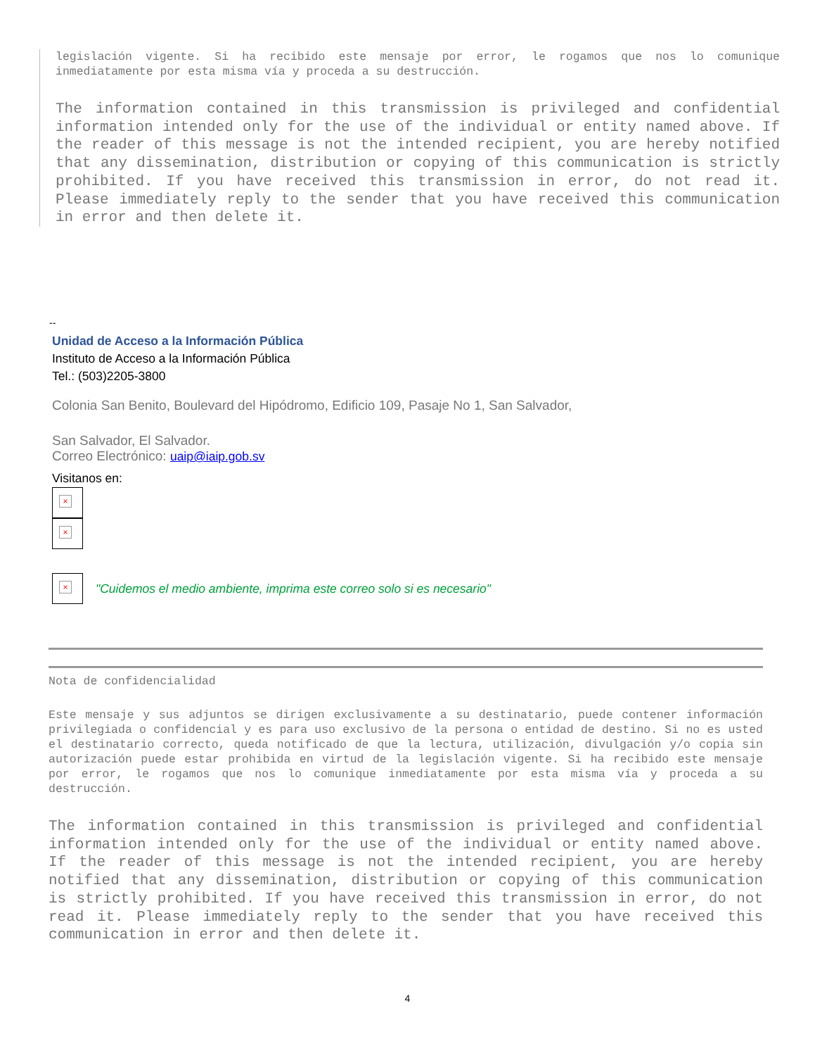legislación vigente. Si ha recibido este mensaje por error, le rogamos que nos lo comunique inmediatamente por esta misma vía y proceda a su destrucción.
The information contained in this transmission is privileged and confidential information intended only for the use of the individual or entity named above. If the reader of this message is not the intended recipient, you are hereby notified that any dissemination, distribution or copying of this communication is strictly prohibited. If you have received this transmission in error, do not read it. Please immediately reply to the sender that you have received this communication in error and then delete it.
--
Unidad de Acceso a la Información Pública
Instituto de Acceso a la Información Pública
Tel.: (503)2205-3800
Colonia San Benito, Boulevard del Hipódromo, Edificio 109, Pasaje No 1, San Salvador,
San Salvador, El Salvador.
Correo Electrónico: uaip@iaip.gob.sv
Visitanos en:
×
×
×
"Cuidemos el medio ambiente, imprima este correo solo si es necesario"
Nota de confidencialidad
Este mensaje y sus adjuntos se dirigen exclusivamente a su destinatario, puede contener información privilegiada o confidencial y es para uso exclusivo de la persona o entidad de destino. Si no es usted el destinatario correcto, queda notificado de que la lectura, utilización, divulgación y/o copia sin autorización puede estar prohibida en virtud de la legislación vigente. Si ha recibido este mensaje por error, le rogamos que nos lo comunique inmediatamente por esta misma vía y proceda a su destrucción.
The information contained in this transmission is privileged and confidential information intended only for the use of the individual or entity named above. If the reader of this message is not the intended recipient, you are hereby notified that any dissemination, distribution or copying of this communication is strictly prohibited. If you have received this transmission in error, do not read it. Please immediately reply to the sender that you have received this communication in error and then delete it.
4